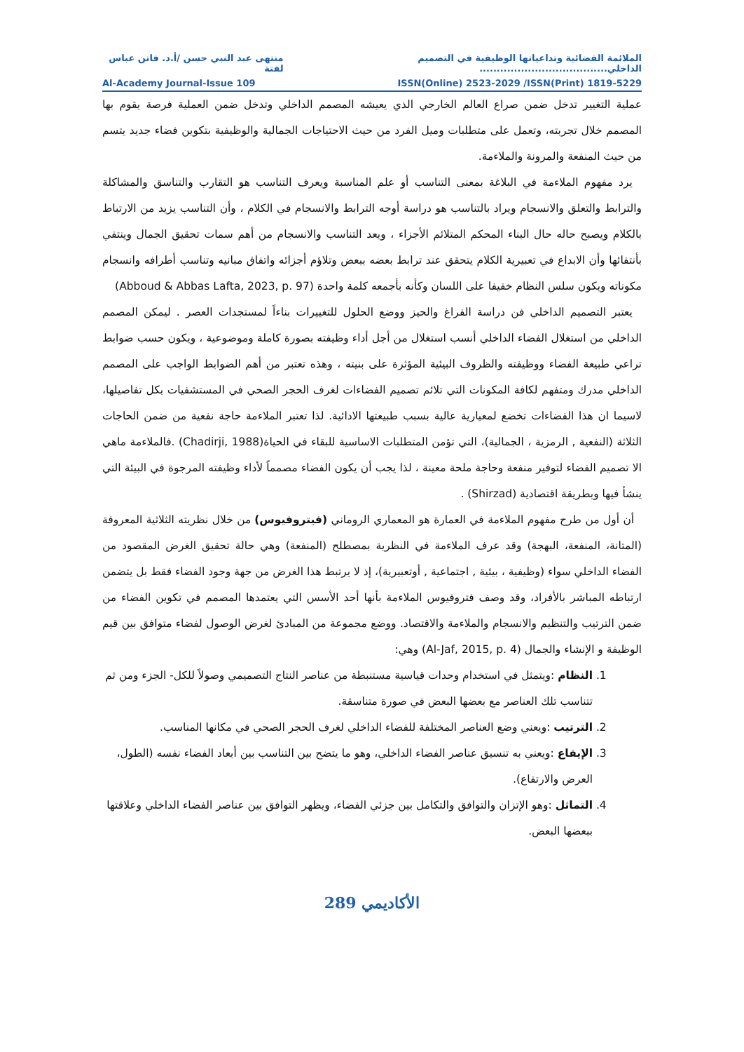الملائمة الفضائية وتداعياتها الوظيفية في التصميم الداخلي..................................... منتهى عبد النبي حسن /أ.د. فاتن عباس لفتة
Al-Academy Journal-Issue 109 ISSN(Online) 2523-2029 /ISSN(Print) 1819-5229
عملية التغيير تدخل ضمن صراع العالم الخارجي الذي يعيشه المصمم الداخلي وتدخل ضمن العملية فرصة يقوم بها المصمم خلال تجربته، وتعمل على متطلبات وميل الفرد من حيث الاحتياجات الجمالية والوظيفية بتكوين فضاء جديد يتسم من حيث المنفعة والمرونة والملاءمة.
يرد مفهوم الملاءمة في البلاغة بمعنى التناسب أو علم المناسبة ويعرف التناسب هو التقارب والتناسق والمشاكلة والترابط والتعلق والانسجام ويراد بالتناسب هو دراسة أوجه الترابط والانسجام في الكلام ، وأن التناسب يزيد من الارتباط بالكلام ويصبح حاله حال البناء المحكم المتلائم الأجزاء ، ويعد التناسب والانسجام من أهم سمات تحقيق الجمال وينتفي بأنتفائها وأن الابداع في تعبيرية الكلام يتحقق عند ترابط بعضه ببعض وتلاؤم أجزائه واتفاق مبانيه وتناسب أطرافه وانسجام مكوناته ويكون سلس النظام خفيفا على اللسان وكأنه بأجمعه كلمة واحدة (Abboud & Abbas Lafta, 2023, p. 97)
يعتبر التصميم الداخلي فن دراسة الفراغ والحيز ووضع الحلول للتغييرات بناءاً لمستجدات العصر . ليمكن المصمم الداخلي من استغلال الفضاء الداخلي أنسب استغلال من أجل أداء وظيفته بصورة كاملة وموضوعية ، ويكون حسب ضوابط تراعي طبيعة الفضاء ووظيفته والظروف البيئية المؤثرة على بنيته ، وهذه تعتبر من أهم الضوابط الواجب على المصمم الداخلي مدرك ومتفهم لكافة المكونات التي تلائم تصميم الفضاءات لغرف الحجر الصحي في المستشفيات بكل تفاصيلها، لاسيما ان هذا الفضاءات تخضع لمعيارية عالية بسبب طبيعتها الادائية. لذا تعتبر الملاءمة حاجة نفعية من ضمن الحاجات الثلاثة (النفعية , الرمزية ، الجمالية)، التي تؤمن المتطلبات الاساسية للبقاء في الحياة(Chadirji, 1988) .فالملاءمة ماهي الا تصميم الفضاء لتوفير منفعة وحاجة ملحة معينة ، لذا يجب أن يكون الفضاء مصمماً لأداء وظيفته المرجوة في البيئة التي ينشأ فيها وبطريقة اقتصادية (Shirzad) .
أن أول من طرح مفهوم الملاءمة في العمارة هو المعماري الروماني (فيتروفيوس) من خلال نظريته الثلاثية المعروفة (المتانة، المنفعة، البهجة) وقد عرف الملاءمة في النظرية بمصطلح (المنفعة) وهي حالة تحقيق الغرض المقصود من الفضاء الداخلي سواء (وظيفية ، بيئية , اجتماعية , أوتعبيرية)، إذ لا يرتبط هذا الغرض من جهة وجود الفضاء فقط بل يتضمن ارتباطه المباشر بالأفراد، وقد وصف فتروفيوس الملاءمة بأنها أحد الأسس التي يعتمدها المصمم في تكوين الفضاء من ضمن الترتيب والتنظيم والانسجام والملاءمة والاقتصاد. ووضع مجموعة من المبادئ لغرض الوصول لفضاء متوافق بين قيم الوظيفة و الإنشاء والجمال (Al-Jaf, 2015, p. 4) وهي:
1. النظام :ويتمثل في استخدام وحدات قياسية مستنبطة من عناصر النتاج التصميمي وصولاً للكل- الجزء ومن ثم تتناسب تلك العناصر مع بعضها البعض في صورة متناسقة.
2. الترتيب :ويعني وضع العناصر المختلفة للفضاء الداخلي لغرف الحجر الصحي في مكانها المناسب.
3. الإيقاع :ويعني به تنسيق عناصر الفضاء الداخلي، وهو ما يتضح بين التناسب بين أبعاد الفضاء نفسه (الطول، العرض والارتفاع).
4. التماثل :وهو الإتزان والتوافق والتكامل بين جزئي الفضاء، ويظهر التوافق بين عناصر الفضاء الداخلي وعلاقتها ببعضها البعض.
الأكاديمي 289